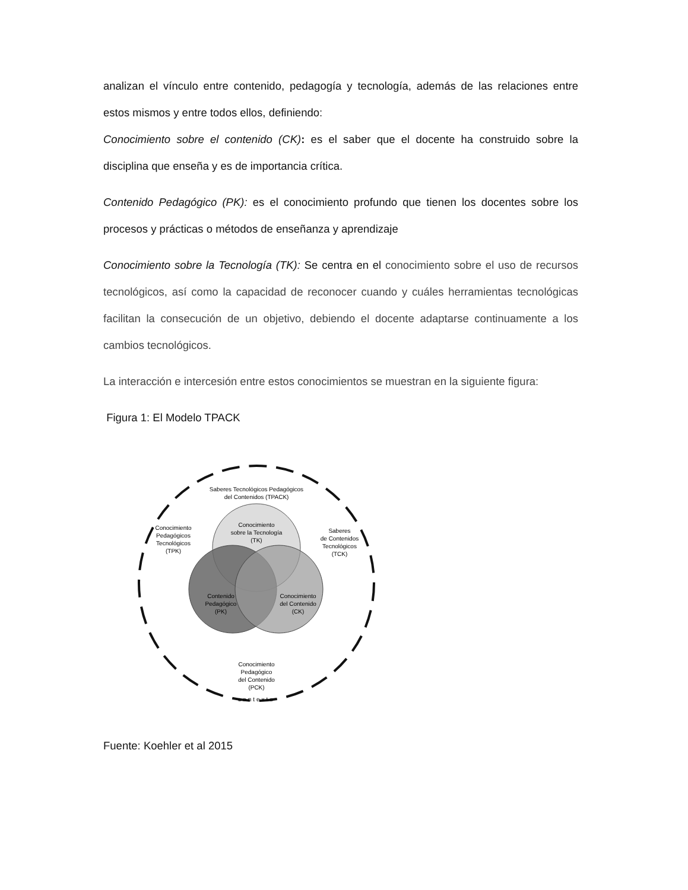analizan el vínculo entre contenido, pedagogía y tecnología, además de las relaciones entre estos mismos y entre todos ellos, definiendo:
Conocimiento sobre el contenido (CK): es el saber que el docente ha construido sobre la disciplina que enseña y es de importancia crítica.
Contenido Pedagógico (PK): es el conocimiento profundo que tienen los docentes sobre los procesos y prácticas o métodos de enseñanza y aprendizaje
Conocimiento sobre la Tecnología (TK): Se centra en el conocimiento sobre el uso de recursos tecnológicos, así como la capacidad de reconocer cuando y cuáles herramientas tecnológicas facilitan la consecución de un objetivo, debiendo el docente adaptarse continuamente a los cambios tecnológicos.
La interacción e intercesión entre estos conocimientos se muestran en la siguiente figura:
Figura 1: El Modelo TPACK
Conocimiento
sobre la Tecnología
(TK)
Contenido
Pedagógico
(PK)
Conocimiento
del Contenido
(CK)
Saberes Tecnológicos Pedagógicos
del Contenidos (TPACK)
Conocimiento
Pedagógicos
Tecnológicos
(TPK)
Saberes
de Contenidos
Tecnológicos
(TCK)
Conocimiento
Pedagógico
del Contenido
(PCK)
contexto
Fuente: Koehler et al 2015